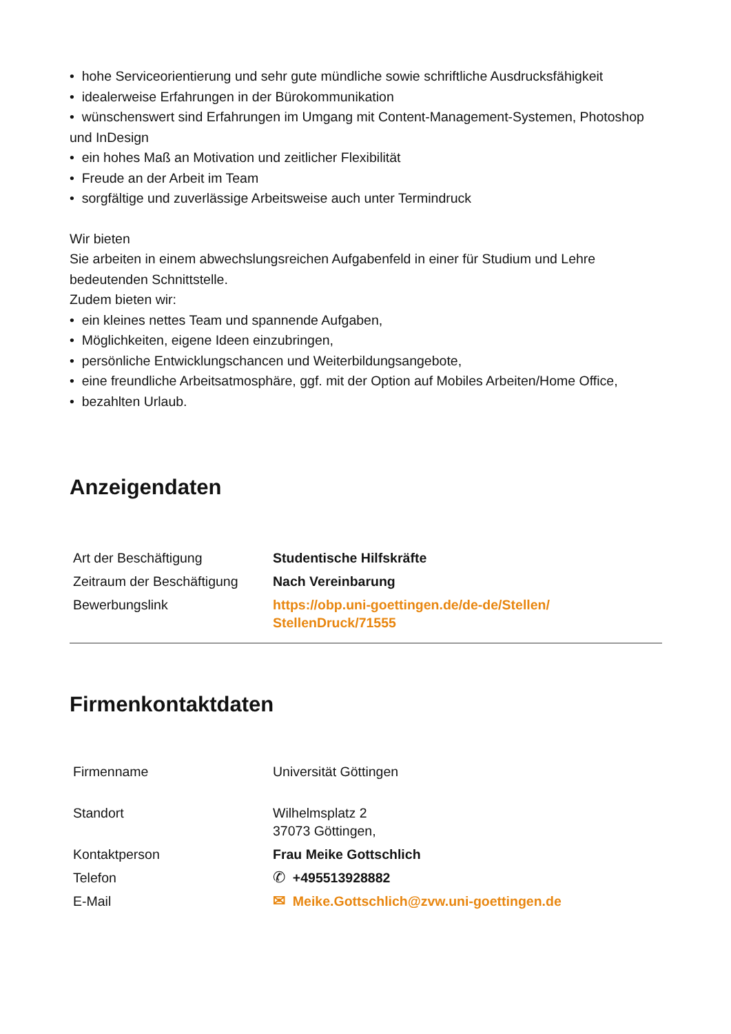• hohe Serviceorientierung und sehr gute mündliche sowie schriftliche Ausdrucksfähigkeit
• idealerweise Erfahrungen in der Bürokommunikation
• wünschenswert sind Erfahrungen im Umgang mit Content-Management-Systemen, Photoshop und InDesign
• ein hohes Maß an Motivation und zeitlicher Flexibilität
• Freude an der Arbeit im Team
• sorgfältige und zuverlässige Arbeitsweise auch unter Termindruck
Wir bieten
Sie arbeiten in einem abwechslungsreichen Aufgabenfeld in einer für Studium und Lehre bedeutenden Schnittstelle.
Zudem bieten wir:
• ein kleines nettes Team und spannende Aufgaben,
• Möglichkeiten, eigene Ideen einzubringen,
• persönliche Entwicklungschancen und Weiterbildungsangebote,
• eine freundliche Arbeitsatmosphäre, ggf. mit der Option auf Mobiles Arbeiten/Home Office,
• bezahlten Urlaub.
Anzeigendaten
| Art der Beschäftigung | Studentische Hilfskräfte |
| Zeitraum der Beschäftigung | Nach Vereinbarung |
| Bewerbungslink | https://obp.uni-goettingen.de/de-de/Stellen/ StellenDruck/71555 |
Firmenkontaktdaten
| Firmenname | Universität Göttingen |
| Standort | Wilhelmsplatz 2 37073 Göttingen, |
| Kontaktperson | Frau Meike Gottschlich |
| Telefon | ✆ +495513928882 |
| E-Mail | ✉ Meike.Gottschlich@zvw.uni-goettingen.de |